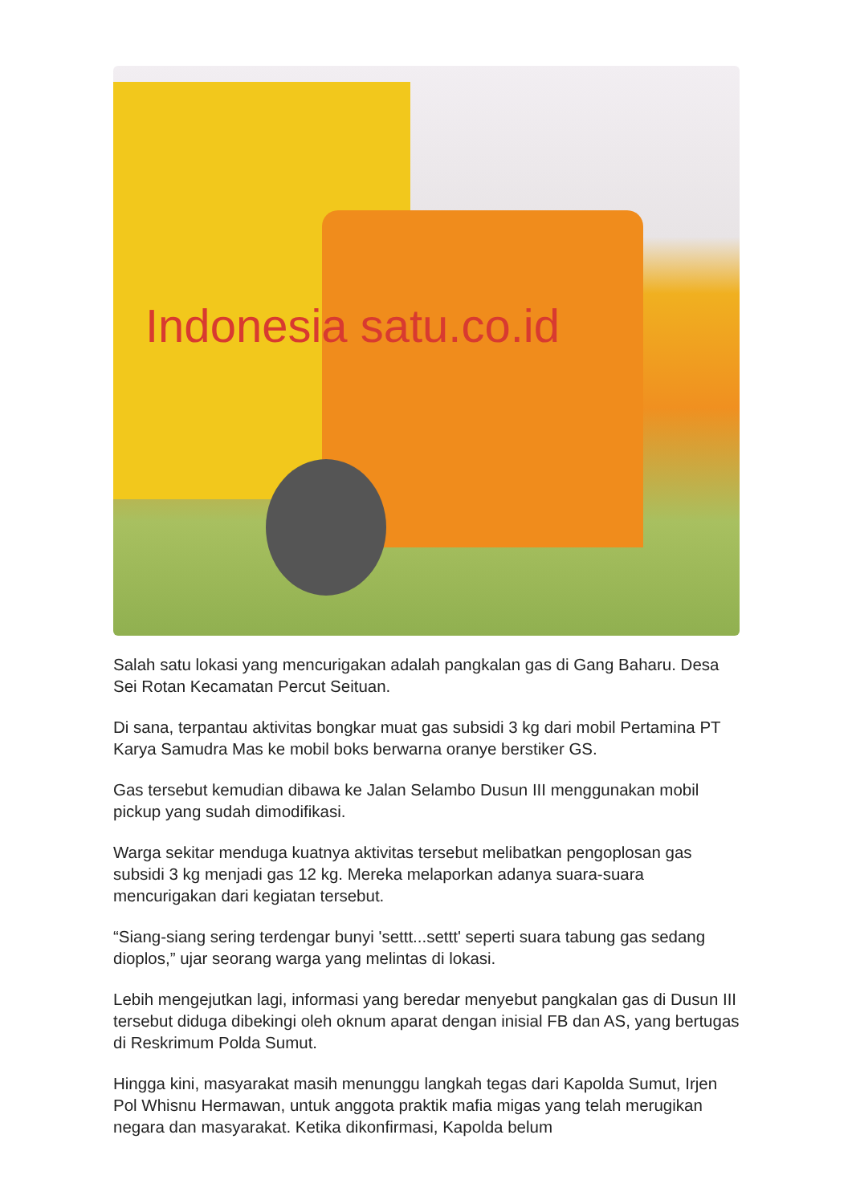Indonesia satu.co.id
Salah satu lokasi yang mencurigakan adalah pangkalan gas di Gang Baharu. Desa Sei Rotan Kecamatan Percut Seituan.
Di sana, terpantau aktivitas bongkar muat gas subsidi 3 kg dari mobil Pertamina PT Karya Samudra Mas ke mobil boks berwarna oranye berstiker GS.
Gas tersebut kemudian dibawa ke Jalan Selambo Dusun III menggunakan mobil pickup yang sudah dimodifikasi.
Warga sekitar menduga kuatnya aktivitas tersebut melibatkan pengoplosan gas subsidi 3 kg menjadi gas 12 kg. Mereka melaporkan adanya suara-suara mencurigakan dari kegiatan tersebut.
“Siang-siang sering terdengar bunyi 'settt...settt' seperti suara tabung gas sedang dioplos,” ujar seorang warga yang melintas di lokasi.
Lebih mengejutkan lagi, informasi yang beredar menyebut pangkalan gas di Dusun III tersebut diduga dibekingi oleh oknum aparat dengan inisial FB dan AS, yang bertugas di Reskrimum Polda Sumut.
Hingga kini, masyarakat masih menunggu langkah tegas dari Kapolda Sumut, Irjen Pol Whisnu Hermawan, untuk anggota praktik mafia migas yang telah merugikan negara dan masyarakat. Ketika dikonfirmasi, Kapolda belum